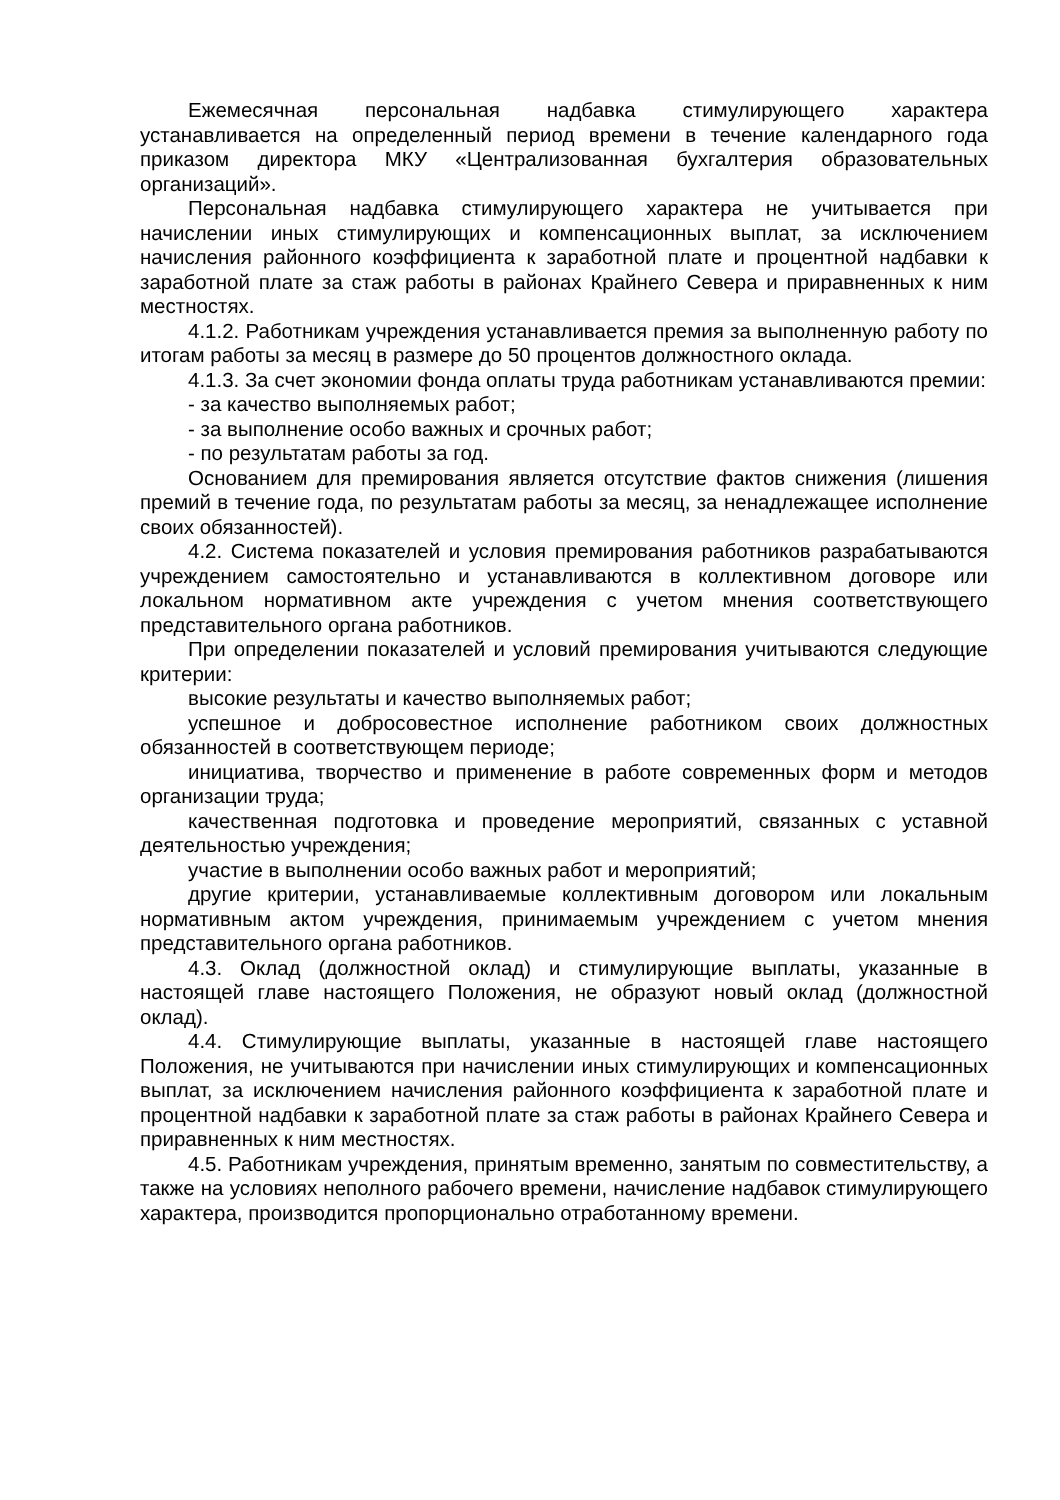Ежемесячная персональная надбавка стимулирующего характера устанавливается на определенный период времени в течение календарного года приказом директора МКУ «Централизованная бухгалтерия образовательных организаций».
Персональная надбавка стимулирующего характера не учитывается при начислении иных стимулирующих и компенсационных выплат, за исключением начисления районного коэффициента к заработной плате и процентной надбавки к заработной плате за стаж работы в районах Крайнего Севера и приравненных к ним местностях.
4.1.2. Работникам учреждения устанавливается премия за выполненную работу по итогам работы за месяц в размере до 50 процентов должностного оклада.
4.1.3. За счет экономии фонда оплаты труда работникам устанавливаются премии:
- за качество выполняемых работ;
- за выполнение особо важных и срочных работ;
- по результатам работы за год.
Основанием для премирования является отсутствие фактов снижения (лишения премий в течение года, по результатам работы за месяц, за ненадлежащее исполнение своих обязанностей).
4.2. Система показателей и условия премирования работников разрабатываются учреждением самостоятельно и устанавливаются в коллективном договоре или локальном нормативном акте учреждения с учетом мнения соответствующего представительного органа работников.
При определении показателей и условий премирования учитываются следующие критерии:
высокие результаты и качество выполняемых работ;
успешное и добросовестное исполнение работником своих должностных обязанностей в соответствующем периоде;
инициатива, творчество и применение в работе современных форм и методов организации труда;
качественная подготовка и проведение мероприятий, связанных с уставной деятельностью учреждения;
участие в выполнении особо важных работ и мероприятий;
другие критерии, устанавливаемые коллективным договором или локальным нормативным актом учреждения, принимаемым учреждением с учетом мнения представительного органа работников.
4.3. Оклад (должностной оклад) и стимулирующие выплаты, указанные в настоящей главе настоящего Положения, не образуют новый оклад (должностной оклад).
4.4. Стимулирующие выплаты, указанные в настоящей главе настоящего Положения, не учитываются при начислении иных стимулирующих и компенсационных выплат, за исключением начисления районного коэффициента к заработной плате и процентной надбавки к заработной плате за стаж работы в районах Крайнего Севера и приравненных к ним местностях.
4.5. Работникам учреждения, принятым временно, занятым по совместительству, а также на условиях неполного рабочего времени, начисление надбавок стимулирующего характера, производится пропорционально отработанному времени.